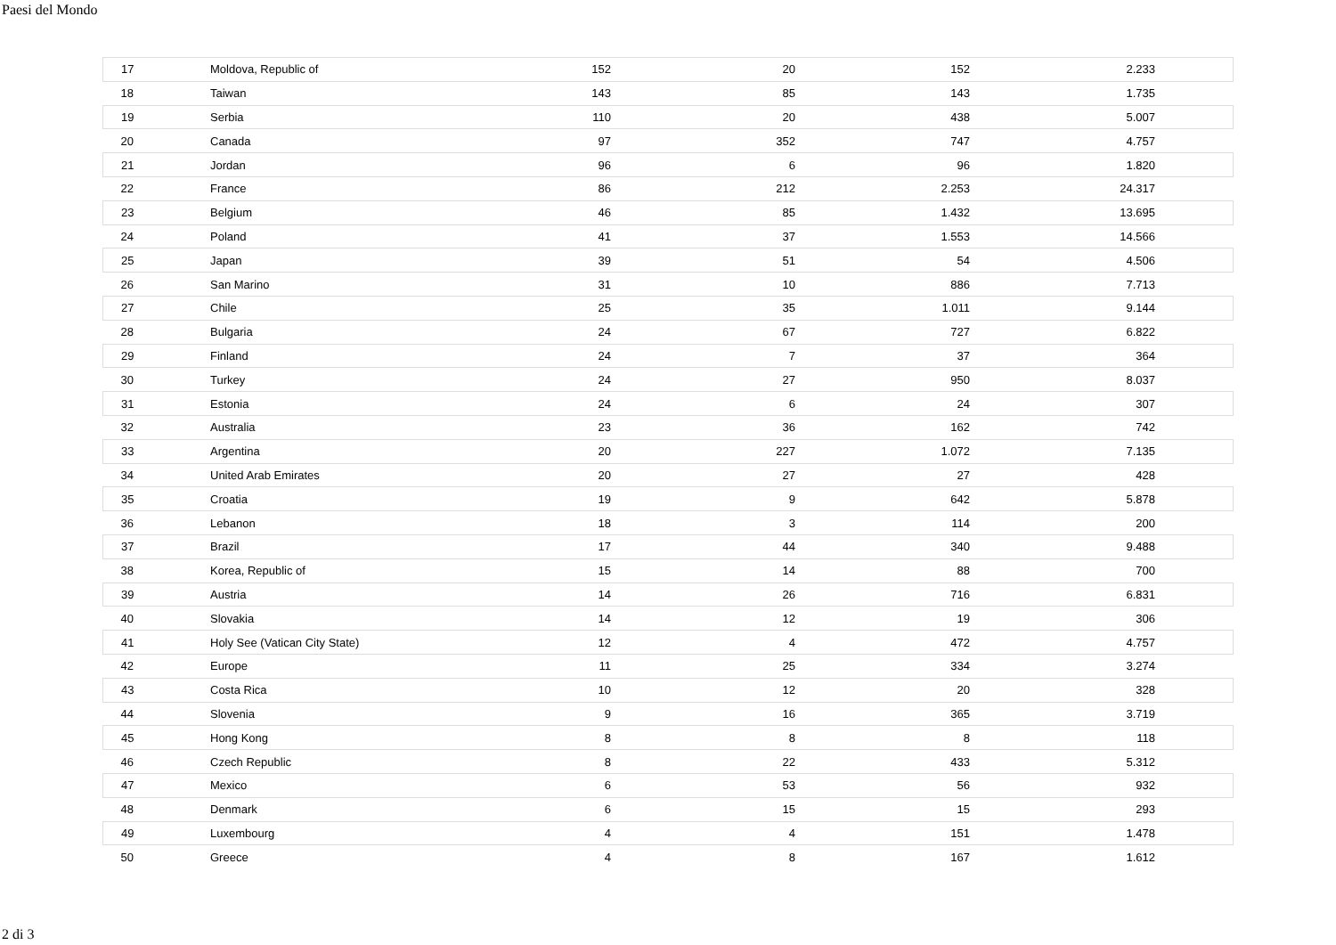Paesi del Mondo
| 17 | Moldova, Republic of | 152 | 20 | 152 | 2.233 | |
| 18 | Taiwan | 143 | 85 | 143 | 1.735 | |
| 19 | Serbia | 110 | 20 | 438 | 5.007 | |
| 20 | Canada | 97 | 352 | 747 | 4.757 | |
| 21 | Jordan | 96 | 6 | 96 | 1.820 | |
| 22 | France | 86 | 212 | 2.253 | 24.317 | |
| 23 | Belgium | 46 | 85 | 1.432 | 13.695 | |
| 24 | Poland | 41 | 37 | 1.553 | 14.566 | |
| 25 | Japan | 39 | 51 | 54 | 4.506 | |
| 26 | San Marino | 31 | 10 | 886 | 7.713 | |
| 27 | Chile | 25 | 35 | 1.011 | 9.144 | |
| 28 | Bulgaria | 24 | 67 | 727 | 6.822 | |
| 29 | Finland | 24 | 7 | 37 | 364 | |
| 30 | Turkey | 24 | 27 | 950 | 8.037 | |
| 31 | Estonia | 24 | 6 | 24 | 307 | |
| 32 | Australia | 23 | 36 | 162 | 742 | |
| 33 | Argentina | 20 | 227 | 1.072 | 7.135 | |
| 34 | United Arab Emirates | 20 | 27 | 27 | 428 | |
| 35 | Croatia | 19 | 9 | 642 | 5.878 | |
| 36 | Lebanon | 18 | 3 | 114 | 200 | |
| 37 | Brazil | 17 | 44 | 340 | 9.488 | |
| 38 | Korea, Republic of | 15 | 14 | 88 | 700 | |
| 39 | Austria | 14 | 26 | 716 | 6.831 | |
| 40 | Slovakia | 14 | 12 | 19 | 306 | |
| 41 | Holy See (Vatican City State) | 12 | 4 | 472 | 4.757 | |
| 42 | Europe | 11 | 25 | 334 | 3.274 | |
| 43 | Costa Rica | 10 | 12 | 20 | 328 | |
| 44 | Slovenia | 9 | 16 | 365 | 3.719 | |
| 45 | Hong Kong | 8 | 8 | 8 | 118 | |
| 46 | Czech Republic | 8 | 22 | 433 | 5.312 | |
| 47 | Mexico | 6 | 53 | 56 | 932 | |
| 48 | Denmark | 6 | 15 | 15 | 293 | |
| 49 | Luxembourg | 4 | 4 | 151 | 1.478 | |
| 50 | Greece | 4 | 8 | 167 | 1.612 | |
2 di 3